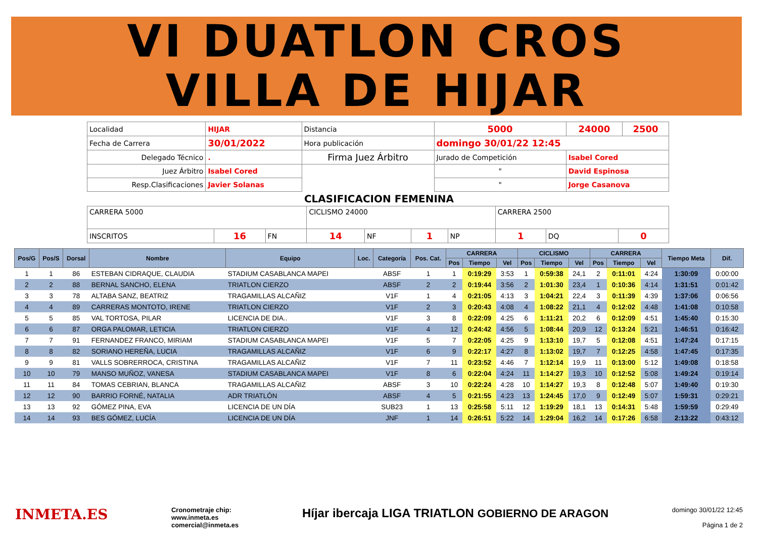VI DUATLON CROS
VILLA DE HIJAR
| Localidad | HIJAR | | Distancia | 5000 | 24000 | 2500 |
| Fecha de Carrera | 30/01/2022 | | Hora publicación | domingo 30/01/22 12:45 | | |
| Delegado Técnico | . | Firma Juez Árbitro | | Jurado de Competición | Isabel Cored | |
| Juez Árbitro | Isabel Cored | | | " | David Espinosa | |
| Resp.Clasificaciones | Javier Solanas | | | " | Jorge Casanova | |
CLASIFICACION FEMENINA
| CARRERA 5000 | | | CICLISMO 24000 | | | | CARRERA 2500 | | |
| INSCRITOS | 16 | FN | 14 | NF | 1 | NP | 1 | DQ | 0 |
| Pos/G | Pos/S | Dorsal | Nombre | Equipo | Loc. | Categoría | Pos. Cat. | CARRERA | | | CICLISMO | | | CARRERA | | | Tiempo Meta | Dif. |
| --- | --- | --- | --- | --- | --- | --- | --- | --- | --- | --- | --- | --- | --- | --- | --- | --- | --- | --- |
| | | | | | | | | Pos | Tiempo | Vel | Pos | Tiempo | Vel | Pos | Tiempo | Vel | | |
| 1 | 1 | 86 | ESTEBAN CIDRAQUE, CLAUDIA | STADIUM CASABLANCA MAPEI | | ABSF | 1 | 1 | 0:19:29 | 3:53 | 1 | 0:59:38 | 24,1 | 2 | 0:11:01 | 4:24 | 1:30:09 | 0:00:00 |
| 2 | 2 | 88 | BERNAL SANCHO, ELENA | TRIATLON CIERZO | | ABSF | 2 | 2 | 0:19:44 | 3:56 | 2 | 1:01:30 | 23,4 | 1 | 0:10:36 | 4:14 | 1:31:51 | 0:01:42 |
| 3 | 3 | 78 | ALTABA SANZ, BEATRIZ | TRAGAMILLAS ALCAÑIZ | | V1F | 1 | 4 | 0:21:05 | 4:13 | 3 | 1:04:21 | 22,4 | 3 | 0:11:39 | 4:39 | 1:37:06 | 0:06:56 |
| 4 | 4 | 89 | CARRERAS MONTOTO, IRENE | TRIATLON CIERZO | | V1F | 2 | 3 | 0:20:43 | 4:08 | 4 | 1:08:22 | 21,1 | 4 | 0:12:02 | 4:48 | 1:41:08 | 0:10:58 |
| 5 | 5 | 85 | VAL TORTOSA, PILAR | LICENCIA DE DIA.. | | V1F | 3 | 8 | 0:22:09 | 4:25 | 6 | 1:11:21 | 20,2 | 6 | 0:12:09 | 4:51 | 1:45:40 | 0:15:30 |
| 6 | 6 | 87 | ORGA PALOMAR, LETICIA | TRIATLON CIERZO | | V1F | 4 | 12 | 0:24:42 | 4:56 | 5 | 1:08:44 | 20,9 | 12 | 0:13:24 | 5:21 | 1:46:51 | 0:16:42 |
| 7 | 7 | 91 | FERNANDEZ FRANCO, MIRIAM | STADIUM CASABLANCA MAPEI | | V1F | 5 | 7 | 0:22:05 | 4:25 | 9 | 1:13:10 | 19,7 | 5 | 0:12:08 | 4:51 | 1:47:24 | 0:17:15 |
| 8 | 8 | 82 | SORIANO HEREÑA, LUCIA | TRAGAMILLAS ALCAÑIZ | | V1F | 6 | 9 | 0:22:17 | 4:27 | 8 | 1:13:02 | 19,7 | 7 | 0:12:25 | 4:58 | 1:47:45 | 0:17:35 |
| 9 | 9 | 81 | VALLS SOBRERROCA, CRISTINA | TRAGAMILLAS ALCAÑIZ | | V1F | 7 | 11 | 0:23:52 | 4:46 | 7 | 1:12:14 | 19,9 | 11 | 0:13:00 | 5:12 | 1:49:08 | 0:18:58 |
| 10 | 10 | 79 | MANSO MUÑOZ, VANESA | STADIUM CASABLANCA MAPEI | | V1F | 8 | 6 | 0:22:04 | 4:24 | 11 | 1:14:27 | 19,3 | 10 | 0:12:52 | 5:08 | 1:49:24 | 0:19:14 |
| 11 | 11 | 84 | TOMAS CEBRIAN, BLANCA | TRAGAMILLAS ALCAÑIZ | | ABSF | 3 | 10 | 0:22:24 | 4:28 | 10 | 1:14:27 | 19,3 | 8 | 0:12:48 | 5:07 | 1:49:40 | 0:19:30 |
| 12 | 12 | 90 | BARRIO FORNÉ, NATALIA | ADR TRIATLÓN | | ABSF | 4 | 5 | 0:21:55 | 4:23 | 13 | 1:24:45 | 17,0 | 9 | 0:12:49 | 5:07 | 1:59:31 | 0:29:21 |
| 13 | 13 | 92 | GÓMEZ PINA, EVA | LICENCIA DE UN DÍA | | SUB23 | 1 | 13 | 0:25:58 | 5:11 | 12 | 1:19:29 | 18,1 | 13 | 0:14:31 | 5:48 | 1:59:59 | 0:29:49 |
| 14 | 14 | 93 | BES GÓMEZ, LUCÍA | LICENCIA DE UN DÍA | | JNF | 1 | 14 | 0:26:51 | 5:22 | 14 | 1:29:04 | 16,2 | 14 | 0:17:26 | 6:58 | 2:13:22 | 0:43:12 |
INMETA.ES
Cronometraje chip:
www.inmeta.es
comercial@inmeta.es
Híjar ibercaja LIGA TRIATLON GOBIERNO DE ARAGON
domingo 30/01/22 12:45
Página 1 de 2